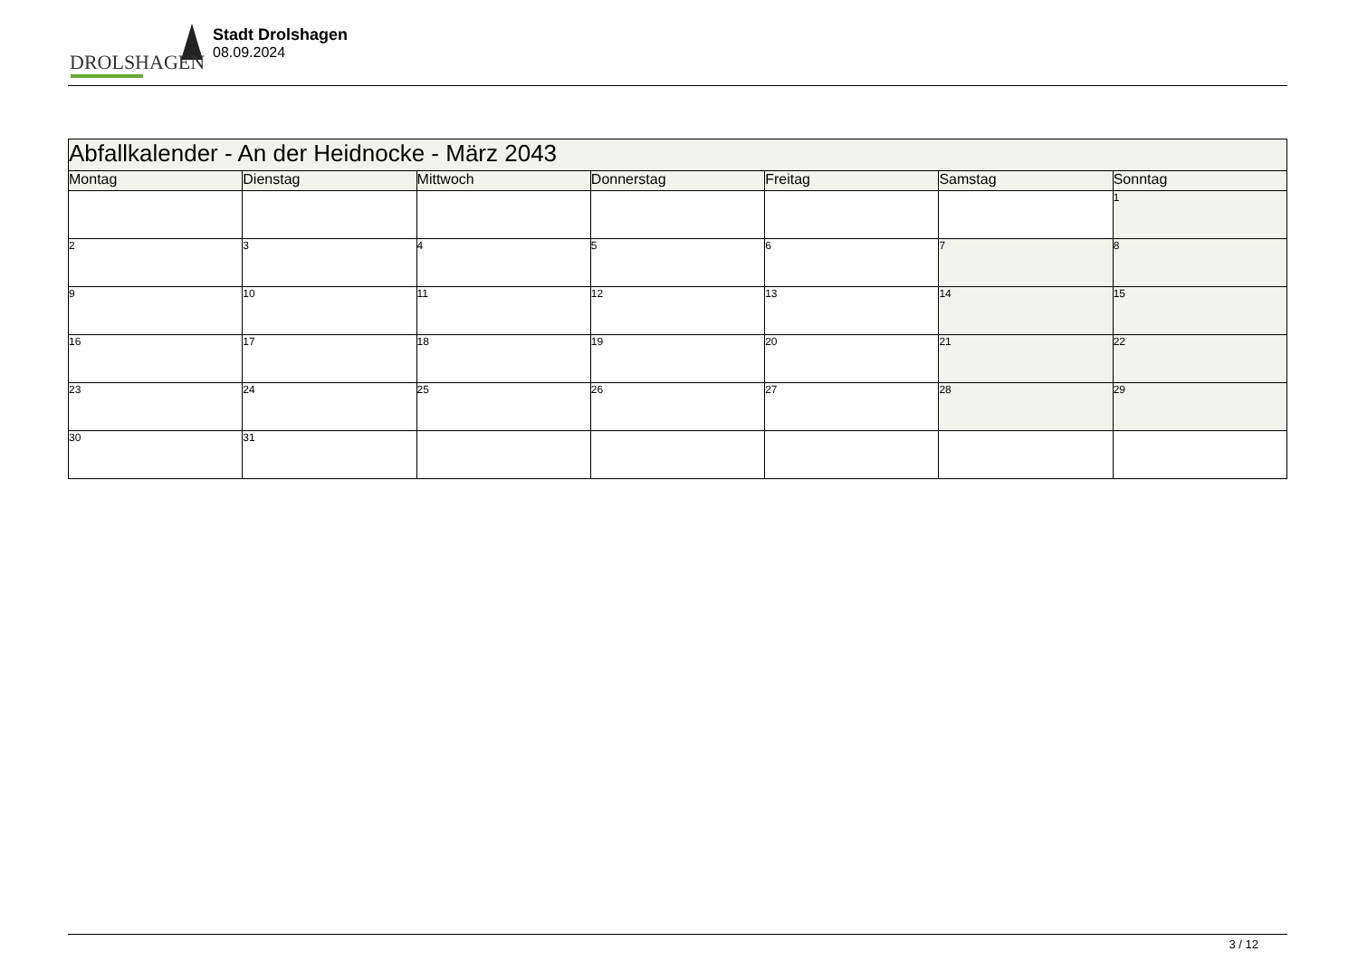DROLSHAGEN
Stadt Drolshagen
08.09.2024
| Abfallkalender - An der Heidnocke - März 2043 | | | | | | |
| Montag | Dienstag | Mittwoch | Donnerstag | Freitag | Samstag | Sonntag |
| | | | | | | 1 |
| 2 | 3 | 4 | 5 | 6 | 7 | 8 |
| 9 | 10 | 11 | 12 | 13 | 14 | 15 |
| 16 | 17 | 18 | 19 | 20 | 21 | 22 |
| 23 | 24 | 25 | 26 | 27 | 28 | 29 |
| 30 | 31 | | | | | |
3 / 12